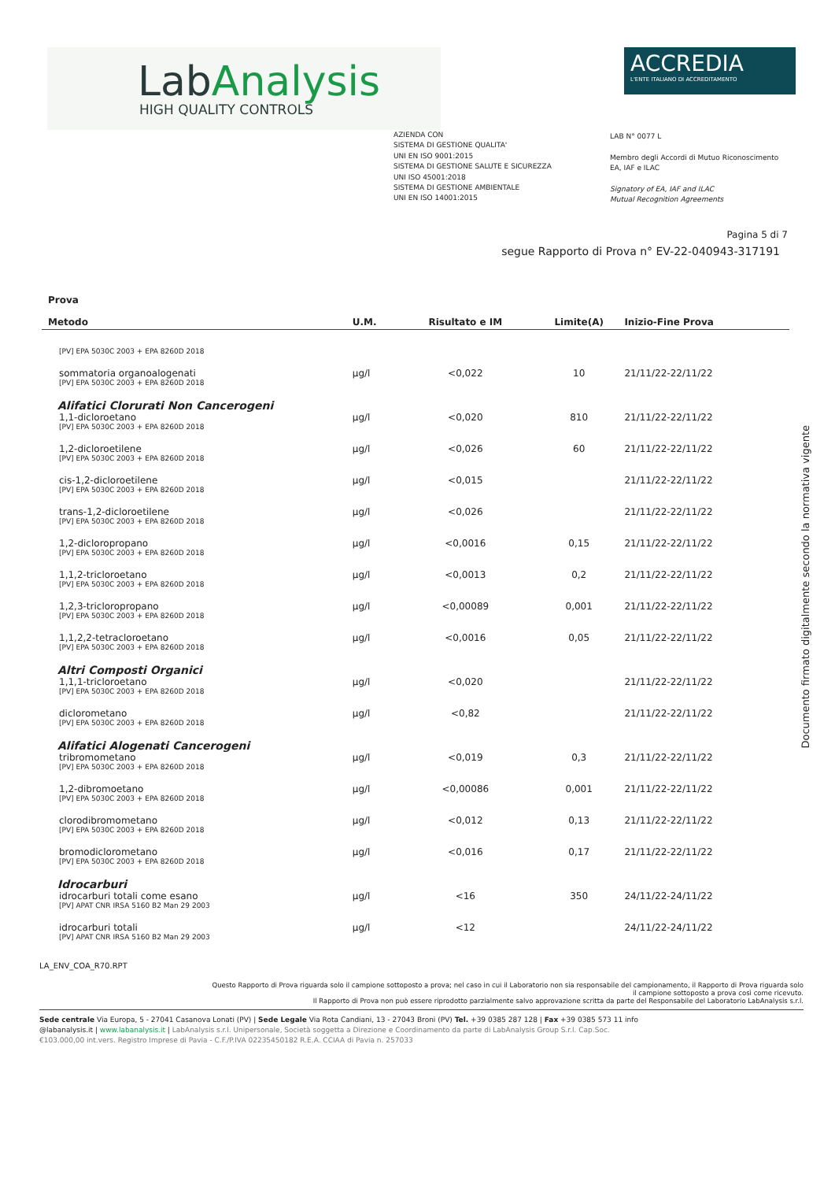LabAnalysis
HIGH QUALITY CONTROLS
ACCREDIA
L'ENTE ITALIANO DI ACCREDITAMENTO
AZIENDA CON
SISTEMA DI GESTIONE QUALITA'
UNI EN ISO 9001:2015
SISTEMA DI GESTIONE SALUTE E SICUREZZA
UNI ISO 45001:2018
SISTEMA DI GESTIONE AMBIENTALE
UNI EN ISO 14001:2015
LAB N° 0077 L
Membro degli Accordi di Mutuo Riconoscimento
EA, IAF e ILAC
Signatory of EA, IAF and ILAC
Mutual Recognition Agreements
Pagina 5 di 7
segue Rapporto di Prova n° EV-22-040943-317191
| Prova Metodo | U.M. | Risultato e IM | Limite(A) | Inizio-Fine Prova |
| --- | --- | --- | --- | --- |
| [PV] EPA 5030C 2003 + EPA 8260D 2018 | | | | |
| sommatoria organoalogenati [PV] EPA 5030C 2003 + EPA 8260D 2018 | µg/l | <0,022 | 10 | 21/11/22-22/11/22 |
| Alifatici Clorurati Non Cancerogeni | | | | |
| 1,1-dicloroetano [PV] EPA 5030C 2003 + EPA 8260D 2018 | µg/l | <0,020 | 810 | 21/11/22-22/11/22 |
| 1,2-dicloroetilene [PV] EPA 5030C 2003 + EPA 8260D 2018 | µg/l | <0,026 | 60 | 21/11/22-22/11/22 |
| cis-1,2-dicloroetilene [PV] EPA 5030C 2003 + EPA 8260D 2018 | µg/l | <0,015 | | 21/11/22-22/11/22 |
| trans-1,2-dicloroetilene [PV] EPA 5030C 2003 + EPA 8260D 2018 | µg/l | <0,026 | | 21/11/22-22/11/22 |
| 1,2-dicloropropano [PV] EPA 5030C 2003 + EPA 8260D 2018 | µg/l | <0,0016 | 0,15 | 21/11/22-22/11/22 |
| 1,1,2-tricloroetano [PV] EPA 5030C 2003 + EPA 8260D 2018 | µg/l | <0,0013 | 0,2 | 21/11/22-22/11/22 |
| 1,2,3-tricloropropano [PV] EPA 5030C 2003 + EPA 8260D 2018 | µg/l | <0,00089 | 0,001 | 21/11/22-22/11/22 |
| 1,1,2,2-tetracloroetano [PV] EPA 5030C 2003 + EPA 8260D 2018 | µg/l | <0,0016 | 0,05 | 21/11/22-22/11/22 |
| Altri Composti Organici | | | | |
| 1,1,1-tricloroetano [PV] EPA 5030C 2003 + EPA 8260D 2018 | µg/l | <0,020 | | 21/11/22-22/11/22 |
| diclorometano [PV] EPA 5030C 2003 + EPA 8260D 2018 | µg/l | <0,82 | | 21/11/22-22/11/22 |
| Alifatici Alogenati Cancerogeni | | | | |
| tribromometano [PV] EPA 5030C 2003 + EPA 8260D 2018 | µg/l | <0,019 | 0,3 | 21/11/22-22/11/22 |
| 1,2-dibromoetano [PV] EPA 5030C 2003 + EPA 8260D 2018 | µg/l | <0,00086 | 0,001 | 21/11/22-22/11/22 |
| clorodibromometano [PV] EPA 5030C 2003 + EPA 8260D 2018 | µg/l | <0,012 | 0,13 | 21/11/22-22/11/22 |
| bromodiclorometano [PV] EPA 5030C 2003 + EPA 8260D 2018 | µg/l | <0,016 | 0,17 | 21/11/22-22/11/22 |
| Idrocarburi | | | | |
| idrocarburi totali come esano [PV] APAT CNR IRSA 5160 B2 Man 29 2003 | µg/l | <16 | 350 | 24/11/22-24/11/22 |
| idrocarburi totali [PV] APAT CNR IRSA 5160 B2 Man 29 2003 | µg/l | <12 | | 24/11/22-24/11/22 |
Documento firmato digitalmente secondo la normativa vigente
LA_ENV_COA_R70.RPT
Questo Rapporto di Prova riguarda solo il campione sottoposto a prova; nel caso in cui il Laboratorio non sia responsabile del campionamento, il Rapporto di Prova riguarda solo
il campione sottoposto a prova così come ricevuto.
Il Rapporto di Prova non può essere riprodotto parzialmente salvo approvazione scritta da parte del Responsabile del Laboratorio LabAnalysis s.r.l.
Sede centrale Via Europa, 5 - 27041 Casanova Lonati (PV) | Sede Legale Via Rota Candiani, 13 - 27043 Broni (PV) Tel. +39 0385 287 128 | Fax +39 0385 573 11 info
@labanalysis.it | www.labanalysis.it | LabAnalysis s.r.l. Unipersonale, Società soggetta a Direzione e Coordinamento da parte di LabAnalysis Group S.r.l. Cap.Soc.
€103.000,00 int.vers. Registro Imprese di Pavia - C.F./P.IVA 02235450182 R.E.A. CCIAA di Pavia n. 257033